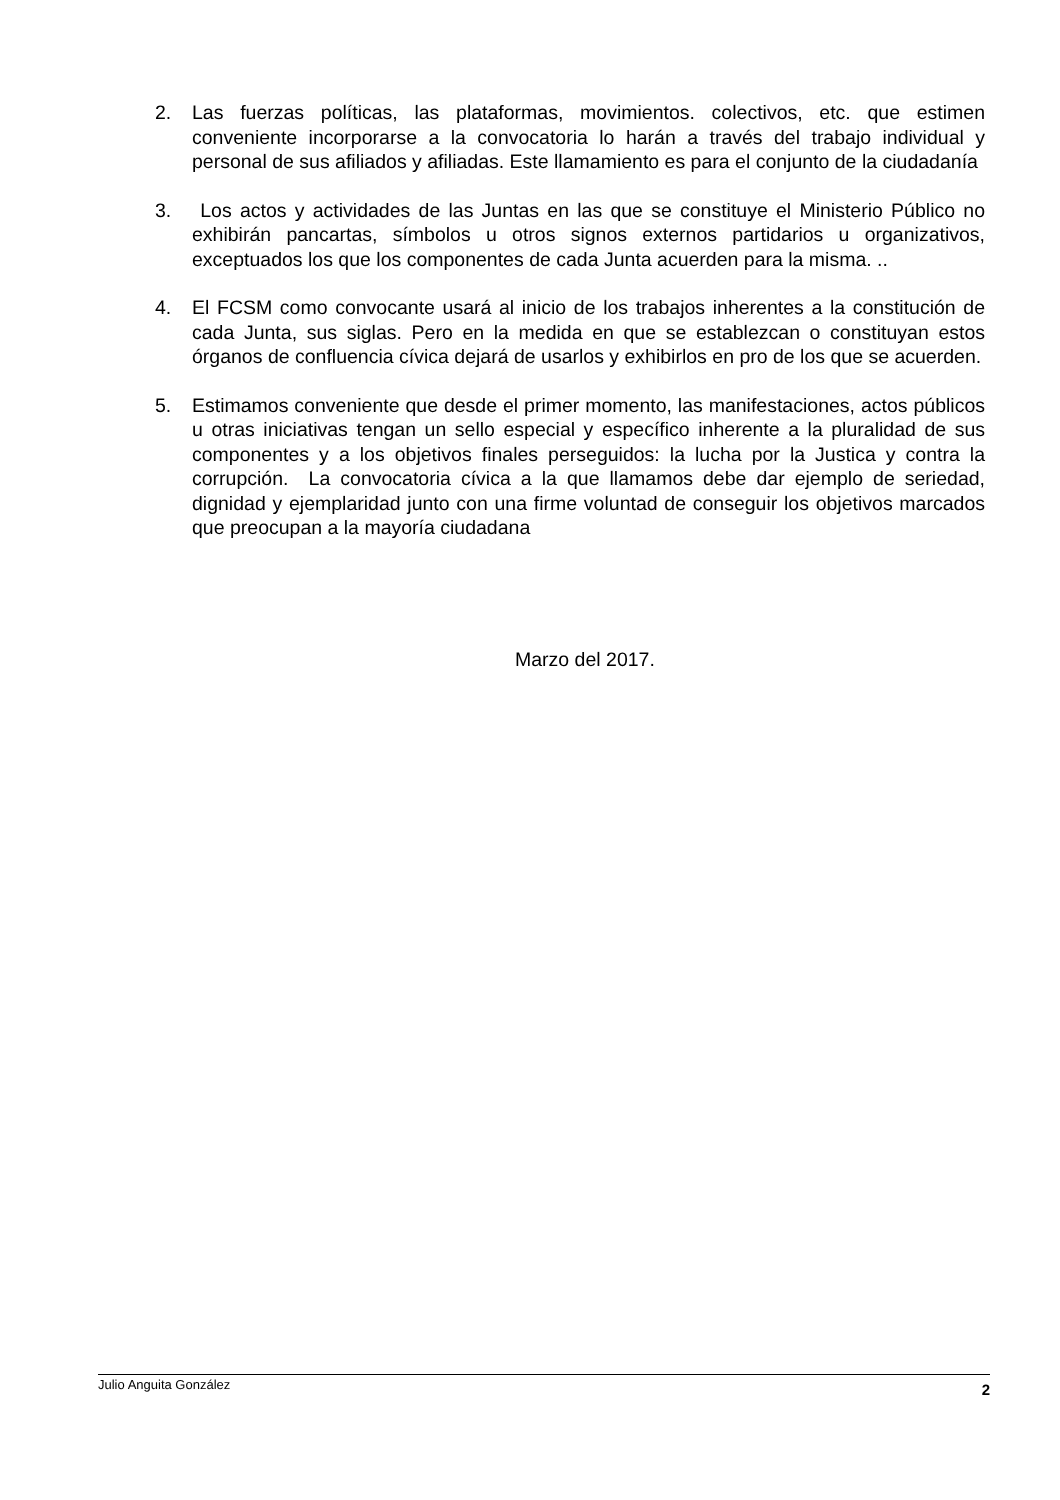2. Las fuerzas políticas, las plataformas, movimientos. colectivos, etc. que estimen conveniente incorporarse a la convocatoria lo harán a través del trabajo individual y personal de sus afiliados y afiliadas. Este llamamiento es para el conjunto de la ciudadanía
3. Los actos y actividades de las Juntas en las que se constituye el Ministerio Público no exhibirán pancartas, símbolos u otros signos externos partidarios u organizativos, exceptuados los que los componentes de cada Junta acuerden para la misma. ..
4. El FCSM como convocante usará al inicio de los trabajos inherentes a la constitución de cada Junta, sus siglas. Pero en la medida en que se establezcan o constituyan estos órganos de confluencia cívica dejará de usarlos y exhibirlos en pro de los que se acuerden.
5. Estimamos conveniente que desde el primer momento, las manifestaciones, actos públicos u otras iniciativas tengan un sello especial y específico inherente a la pluralidad de sus componentes y a los objetivos finales perseguidos: la lucha por la Justica y contra la corrupción. La convocatoria cívica a la que llamamos debe dar ejemplo de seriedad, dignidad y ejemplaridad junto con una firme voluntad de conseguir los objetivos marcados que preocupan a la mayoría ciudadana
Marzo del 2017.
Julio Anguita González 2